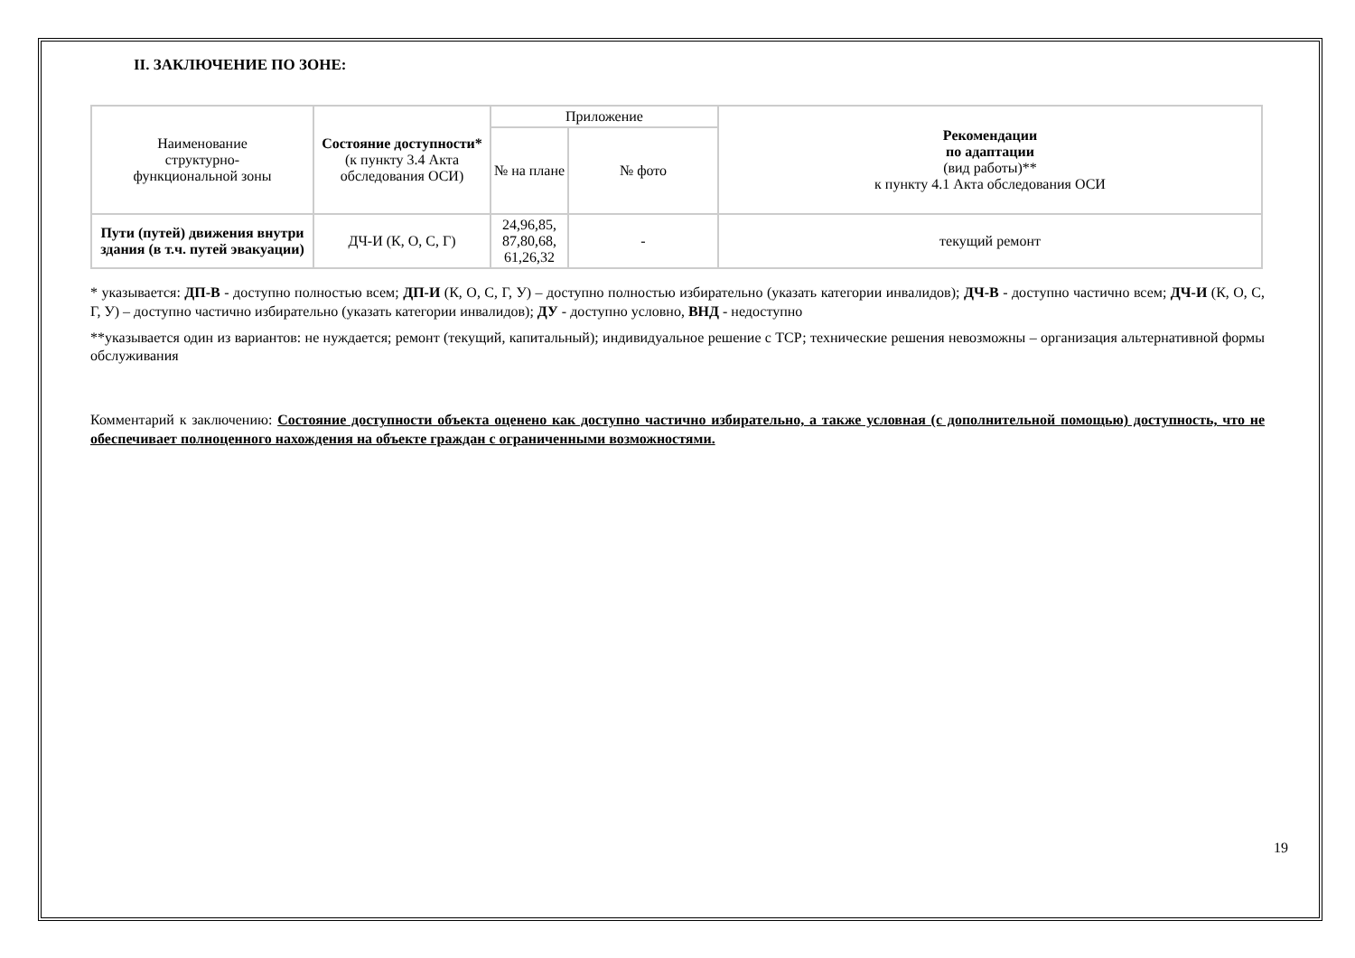II. ЗАКЛЮЧЕНИЕ ПО ЗОНЕ:
| Наименование структурно- функциональной зоны | Состояние доступности* (к пункту 3.4 Акта обследования ОСИ) | Приложение | | Рекомендации по адаптации (вид работы)** к пункту 4.1 Акта обследования ОСИ |
| --- | --- | --- | --- | --- |
| | | № на плане | № фото | |
| Пути (путей) движения внутри здания (в т.ч. путей эвакуации) | ДЧ-И (К, О, С, Г) | 24,96,85, 87,80,68, 61,26,32 | - | текущий ремонт |
* указывается: ДП-В - доступно полностью всем; ДП-И (К, О, С, Г, У) – доступно полностью избирательно (указать категории инвалидов); ДЧ-В - доступно частично всем; ДЧ-И (К, О, С, Г, У) – доступно частично избирательно (указать категории инвалидов); ДУ - доступно условно, ВНД - недоступно
**указывается один из вариантов: не нуждается; ремонт (текущий, капитальный); индивидуальное решение с ТСР; технические решения невозможны – организация альтернативной формы обслуживания
Комментарий к заключению: Состояние доступности объекта оценено как доступно частично избирательно, а также условная (с дополнительной помощью) доступность, что не обеспечивает полноценного нахождения на объекте граждан с ограниченными возможностями.
19